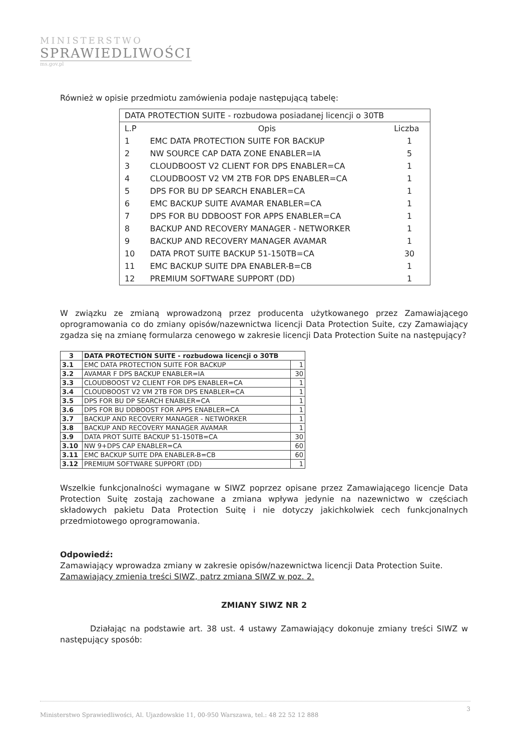MINISTERSTWO
SPRAWIEDLIWOŚCI
ms.gov.pl
Również w opisie przedmiotu zamówienia podaje następującą tabelę:
| DATA PROTECTION SUITE - rozbudowa posiadanej licencji o 30TB | | |
| L.P | Opis | Liczba |
| 1 | EMC DATA PROTECTION SUITE FOR BACKUP | 1 |
| 2 | NW SOURCE CAP DATA ZONE ENABLER=IA | 5 |
| 3 | CLOUDBOOST V2 CLIENT FOR DPS ENABLER=CA | 1 |
| 4 | CLOUDBOOST V2 VM 2TB FOR DPS ENABLER=CA | 1 |
| 5 | DPS FOR BU DP SEARCH ENABLER=CA | 1 |
| 6 | EMC BACKUP SUITE AVAMAR ENABLER=CA | 1 |
| 7 | DPS FOR BU DDBOOST FOR APPS ENABLER=CA | 1 |
| 8 | BACKUP AND RECOVERY MANAGER - NETWORKER | 1 |
| 9 | BACKUP AND RECOVERY MANAGER AVAMAR | 1 |
| 10 | DATA PROT SUITE BACKUP 51-150TB=CA | 30 |
| 11 | EMC BACKUP SUITE DPA ENABLER-B=CB | 1 |
| 12 | PREMIUM SOFTWARE SUPPORT (DD) | 1 |
W związku ze zmianą wprowadzoną przez producenta użytkowanego przez Zamawiającego oprogramowania co do zmiany opisów/nazewnictwa licencji Data Protection Suite, czy Zamawiający zgadza się na zmianę formularza cenowego w zakresie licencji Data Protection Suite na następujący?
| 3 | DATA PROTECTION SUITE - rozbudowa licencji o 30TB | |
| 3.1 | EMC DATA PROTECTION SUITE FOR BACKUP | 1 |
| 3.2 | AVAMAR F DPS BACKUP ENABLER=IA | 30 |
| 3.3 | CLOUDBOOST V2 CLIENT FOR DPS ENABLER=CA | 1 |
| 3.4 | CLOUDBOOST V2 VM 2TB FOR DPS ENABLER=CA | 1 |
| 3.5 | DPS FOR BU DP SEARCH ENABLER=CA | 1 |
| 3.6 | DPS FOR BU DDBOOST FOR APPS ENABLER=CA | 1 |
| 3.7 | BACKUP AND RECOVERY MANAGER - NETWORKER | 1 |
| 3.8 | BACKUP AND RECOVERY MANAGER AVAMAR | 1 |
| 3.9 | DATA PROT SUITE BACKUP 51-150TB=CA | 30 |
| 3.10 | NW 9+DPS CAP ENABLER=CA | 60 |
| 3.11 | EMC BACKUP SUITE DPA ENABLER-B=CB | 60 |
| 3.12 | PREMIUM SOFTWARE SUPPORT (DD) | 1 |
Wszelkie funkcjonalności wymagane w SIWZ poprzez opisane przez Zamawiającego licencje Data Protection Suitę zostają zachowane a zmiana wpływa jedynie na nazewnictwo w częściach składowych pakietu Data Protection Suitę i nie dotyczy jakichkolwiek cech funkcjonalnych przedmiotowego oprogramowania.
Odpowiedź:
Zamawiający wprowadza zmiany w zakresie opisów/nazewnictwa licencji Data Protection Suite.
Zamawiający zmienia treści SIWZ, patrz zmiana SIWZ w poz. 2.
ZMIANY SIWZ NR 2
Działając na podstawie art. 38 ust. 4 ustawy Zamawiający dokonuje zmiany treści SIWZ w następujący sposób:
3 Ministerstwo Sprawiedliwości, Al. Ujazdowskie 11, 00-950 Warszawa, tel.: 48 22 52 12 888